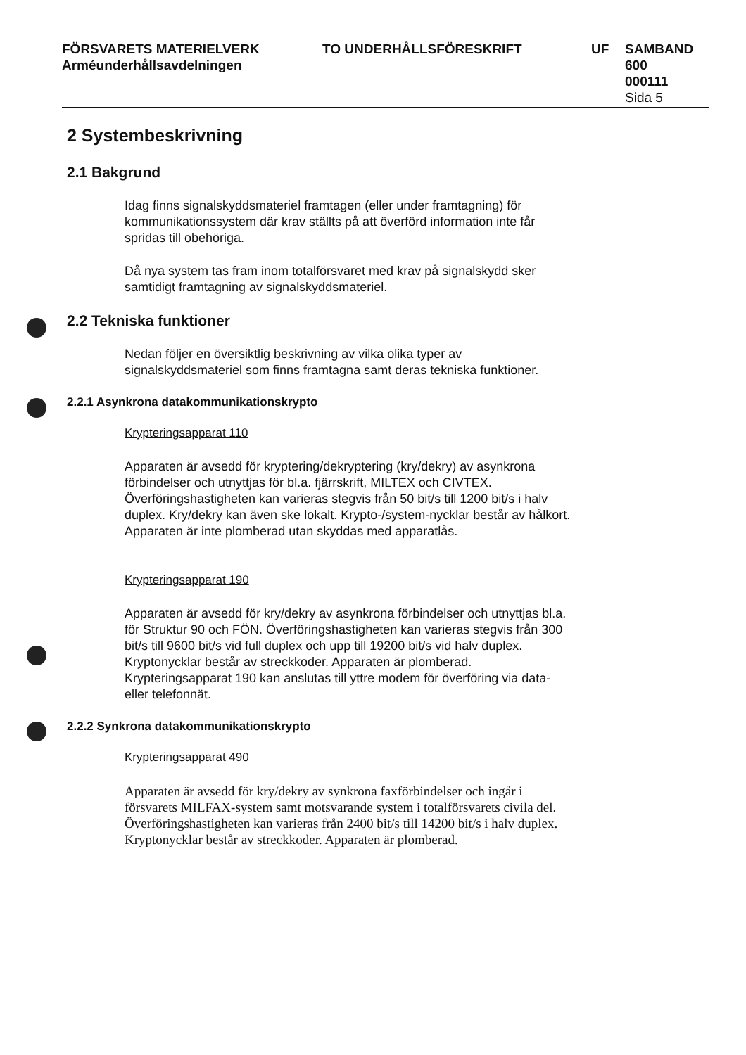FÖRSVARETS MATERIELVERK
Arméunderhållsavdelningen
TO UNDERHÅLLSFÖRESKRIFT UF SAMBAND
600
000111
Sida 5
2 Systembeskrivning
2.1 Bakgrund
Idag finns signalskyddsmateriel framtagen (eller under framtagning) för kommunikationssystem där krav ställts på att överförd information inte får spridas till obehöriga.
Då nya system tas fram inom totalförsvaret med krav på signalskydd sker samtidigt framtagning av signalskyddsmateriel.
2.2 Tekniska funktioner
Nedan följer en översiktlig beskrivning av vilka olika typer av signalskyddsmateriel som finns framtagna samt deras tekniska funktioner.
2.2.1 Asynkrona datakommunikationskrypto
Krypteringsapparat 110
Apparaten är avsedd för kryptering/dekryptering (kry/dekry) av asynkrona förbindelser och utnyttjas för bl.a. fjärrskrift, MILTEX och CIVTEX. Överföringshastigheten kan varieras stegvis från 50 bit/s till 1200 bit/s i halv duplex. Kry/dekry kan även ske lokalt. Krypto-/system-nycklar består av hålkort. Apparaten är inte plomberad utan skyddas med apparatlås.
Krypteringsapparat 190
Apparaten är avsedd för kry/dekry av asynkrona förbindelser och utnyttjas bl.a. för Struktur 90 och FÖN. Överföringshastigheten kan varieras stegvis från 300 bit/s till 9600 bit/s vid full duplex och upp till 19200 bit/s vid halv duplex. Kryptonycklar består av streckkoder. Apparaten är plomberad. Krypteringsapparat 190 kan anslutas till yttre modem för överföring via data- eller telefonnät.
2.2.2 Synkrona datakommunikationskrypto
Krypteringsapparat 490
Apparaten är avsedd för kry/dekry av synkrona faxförbindelser och ingår i försvarets MILFAX-system samt motsvarande system i totalförsvarets civila del. Överföringshastigheten kan varieras från 2400 bit/s till 14200 bit/s i halv duplex. Kryptonycklar består av streckkoder. Apparaten är plomberad.